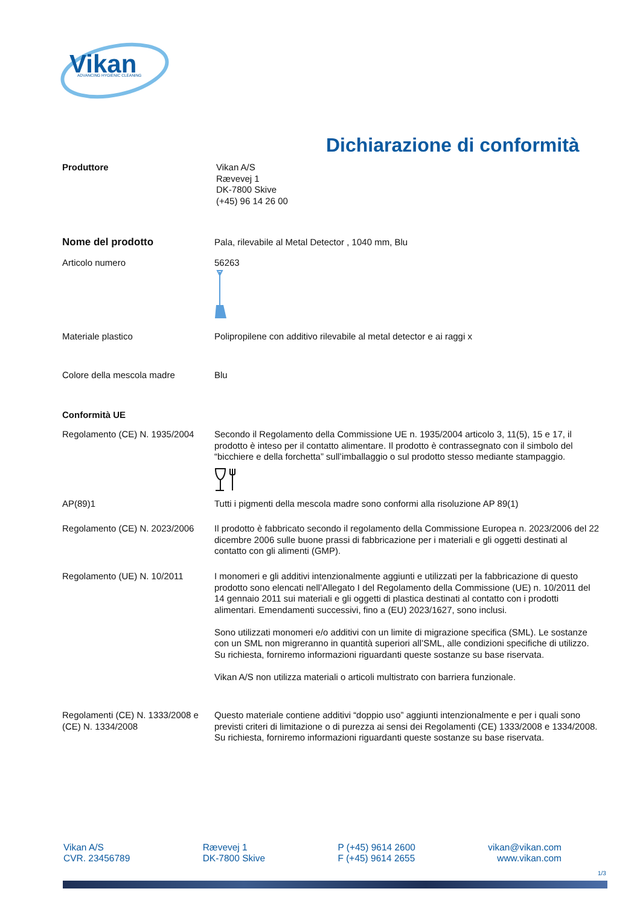Vikan
ADVANCING HYGIENIC CLEANING
Dichiarazione di conformità
Produttore Vikan A/S
Rævevej 1
DK-7800 Skive
(+45) 96 14 26 00
Nome del prodotto Pala, rilevabile al Metal Detector , 1040 mm, Blu
Articolo numero 56263
Materiale plastico Polipropilene con additivo rilevabile al metal detector e ai raggi x
Colore della mescola madre Blu
Conformità UE
Regolamento (CE) N. 1935/2004
Secondo il Regolamento della Commissione UE n. 1935/2004 articolo 3, 11(5), 15 e 17, il prodotto è inteso per il contatto alimentare. Il prodotto è contrassegnato con il simbolo del “bicchiere e della forchetta” sull’imballaggio o sul prodotto stesso mediante stampaggio.
AP(89)1 Tutti i pigmenti della mescola madre sono conformi alla risoluzione AP 89(1)
Regolamento (CE) N. 2023/2006
Il prodotto è fabbricato secondo il regolamento della Commissione Europea n. 2023/2006 del 22 dicembre 2006 sulle buone prassi di fabbricazione per i materiali e gli oggetti destinati al contatto con gli alimenti (GMP).
Regolamento (UE) N. 10/2011 I monomeri e gli additivi intenzionalmente aggiunti e utilizzati per la fabbricazione di questo prodotto sono elencati nell’Allegato I del Regolamento della Commissione (UE) n. 10/2011 del 14 gennaio 2011 sui materiali e gli oggetti di plastica destinati al contatto con i prodotti alimentari. Emendamenti successivi, fino a (EU) 2023/1627, sono inclusi.
Sono utilizzati monomeri e/o additivi con un limite di migrazione specifica (SML). Le sostanze con un SML non migreranno in quantità superiori all’SML, alle condizioni specifiche di utilizzo. Su richiesta, forniremo informazioni riguardanti queste sostanze su base riservata.
Vikan A/S non utilizza materiali o articoli multistrato con barriera funzionale.
Regolamenti (CE) N. 1333/2008 e (CE) N. 1334/2008
Questo materiale contiene additivi “doppio uso” aggiunti intenzionalmente e per i quali sono previsti criteri di limitazione o di purezza ai sensi dei Regolamenti (CE) 1333/2008 e 1334/2008. Su richiesta, forniremo informazioni riguardanti queste sostanze su base riservata.
Vikan A/S
CVR. 23456789
Rævevej 1
DK-7800 Skive
P (+45) 9614 2600
F (+45) 9614 2655
vikan@vikan.com
www.vikan.com
1/3